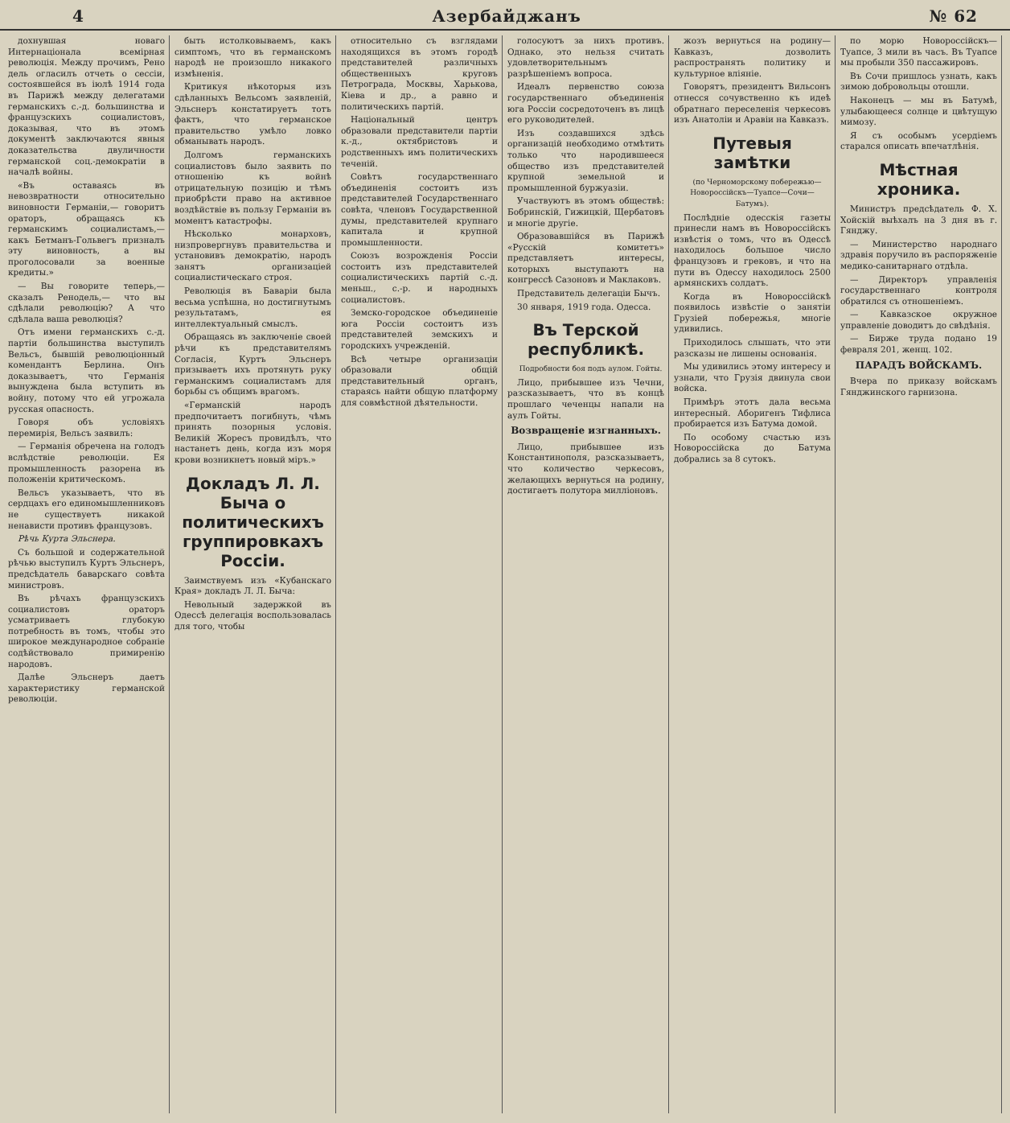4 Азербайджанъ № 62
дохнувшая новаго Интернаціонала всемірная революція. Между прочимъ, Рено дель огласилъ отчеть о сессіи, состоявшейся въ іюлѣ 1914 года въ Парижѣ между делегатами германскихъ с.-д. большинства и французскихъ социалистовъ, доказывая, что въ этомъ документѣ заключаются явныя доказательства двуличности германской соц.-демократіи в началѣ войны.
«Въ оставаясь въ невозвратности относительно виновности Германіи,— говоритъ ораторъ, обращаясь къ германскимъ социалистамъ,— какъ Бетманъ-Гольвегъ призналъ эту виновность, а вы проголосовали за военные кредиты.»
— Вы говорите теперь,— сказалъ Ренодель,— что вы сдѣлали революцію? А что сдѣлала ваша революція?
Отъ имени германскихъ с.-д. партіи большинства выступилъ Вельсъ, бывшій революціонный комендантъ Берлина. Онъ доказываетъ, что Германія вынуждена была вступить въ войну, потому что ей угрожала русская опасность.
Говоря объ условіяхъ перемирія, Вельсъ заявилъ:
— Германія обречена на голодъ вслѣдствіе революціи. Ея промышленность разорена въ положеніи критическомъ.
Вельсъ указываетъ, что въ сердцахъ его единомышленниковъ не существуетъ никакой ненависти противъ французовъ.
Рѣчь Курта Эльснера.
Съ большой и содержательной рѣчью выступилъ Куртъ Эльснеръ, предсѣдатель баварскаго совѣта министровъ.
Въ рѣчахъ французскихъ социалистовъ ораторъ усматриваетъ глубокую потребность въ томъ, чтобы это широкое международное собраніе содѣйствовало примиренію народовъ.
Далѣе Эльснеръ даетъ характеристику германской революціи.
быть истолковываемъ, какъ симптомъ, что въ германскомъ народѣ не произошло никакого измѣненія.
Критикуя нѣкоторыя изъ сдѣланныхъ Вельсомъ заявленій, Эльснеръ констатируетъ тотъ фактъ, что германское правительство умѣло ловко обманывать народъ.
Долгомъ германскихъ социалистовъ было заявить по отношенію къ войнѣ отрицательную позицію и тѣмъ приобрѣсти право на активное воздѣйствіе въ пользу Германіи въ моментъ катастрофы.
Нѣсколько монарховъ, низпровергнувъ правительства и установивъ демократію, народъ занятъ организаціей социалистическаго строя.
Революція въ Баваріи была весьма успѣшна, но достигнутымъ результатамъ, ея интеллектуальный смыслъ.
Обращаясь въ заключеніе своей рѣчи къ представителямъ Согласія, Куртъ Эльснеръ призываетъ ихъ протянуть руку германскимъ социалистамъ для борьбы съ общимъ врагомъ.
«Германскій народъ предпочитаетъ погибнуть, чѣмъ принять позорныя условія. Великій Жоресъ провидѣлъ, что настанетъ день, когда изъ моря крови возникнетъ новый міръ.»
Докладъ Л. Л. Быча о политическихъ группировкахъ Россіи.
Заимствуемъ изъ «Кубанскаго Края» докладъ Л. Л. Быча:
Невольный задержкой въ Одессѣ делегація воспользовалась для того, чтобы
относительно съ взглядами находящихся въ этомъ городѣ представителей различныхъ общественныхъ круговъ Петрограда, Москвы, Харькова, Кіева и др., а равно и политическихъ партій.
Національный центръ образовали представители партіи к.-д., октябристовъ и родственныхъ имъ политическихъ теченій.
Совѣтъ государственнаго объединенія состоитъ изъ представителей Государственнаго совѣта, членовъ Государственной думы, представителей крупнаго капитала и крупной промышленности.
Союзъ возрожденія Россіи состоитъ изъ представителей социалистическихъ партій с.-д. меньш., с.-р. и народныхъ социалистовъ.
Земско-городское объединеніе юга Россіи состоитъ изъ представителей земскихъ и городскихъ учрежденій.
Всѣ четыре организаціи образовали общій представительный органъ, стараясь найти общую платформу для совмѣстной дѣятельности.
голосуютъ за нихъ противъ. Однако, это нельзя считать удовлетворительнымъ разрѣшеніемъ вопроса.
Идеалъ первенство союза государственнаго объединенія юга Россіи сосредоточенъ въ лицѣ его руководителей.
Изъ создавшихся здѣсь организацій необходимо отмѣтить только что народившееся общество изъ представителей крупной земельной и промышленной буржуазіи.
Участвуютъ въ этомъ обществѣ: Бобринскій, Гижицкій, Щербатовъ и многіе другіе.
Образовавшійся въ Парижѣ «Русскій комитетъ» представляетъ интересы, которыхъ выступаютъ на конгрессѣ Сазоновъ и Маклаковъ.
Представитель делегаціи Бычъ.
30 января, 1919 года. Одесса.
Въ Терской республикѣ.
Подробности боя подъ аулом. Гойты.
Лицо, прибывшее изъ Чечни, разсказываетъ, что въ концѣ прошлаго чеченцы напали на аулъ Гойты.
Возвращеніе изгнанныхъ.
Лицо, прибывшее изъ Константинополя, разсказываетъ, что количество черкесовъ, желающихъ вернуться на родину, достигаетъ полутора милліоновъ.
жозъ вернуться на родину— Кавказъ, дозволить распространять политику и культурное вліяніе.
Говорятъ, президентъ Вильсонъ отнесся сочувственно къ идеѣ обратнаго переселенія черкесовъ изъ Анатоліи и Аравіи на Кавказъ.
Путевыя замѣтки
(по Черноморскому побережью—Новороссійскъ—Туапсе—Сочи—Батумъ).
Послѣдніе одесскія газеты принесли намъ въ Новороссійскъ извѣстія о томъ, что въ Одессѣ находилось большое число французовъ и грековъ, и что на пути въ Одессу находилось 2500 армянскихъ солдатъ.
Когда въ Новороссійскѣ появилось извѣстіе о занятіи Грузіей побережья, многіе удивились.
Приходилось слышать, что эти разсказы не лишены основанія.
Мы удивились этому интересу и узнали, что Грузія двинула свои войска.
Примѣръ этотъ дала весьма интересный. Аборигенъ Тифлиса пробирается изъ Батума домой.
По особому счастью изъ Новороссійска до Батума добрались за 8 сутокъ.
по морю Новороссійскъ—Туапсе, 3 мили въ часъ. Въ Туапсе мы пробыли 350 пассажировъ.
Въ Сочи пришлось узнать, какъ зимою добровольцы отошли.
Наконецъ — мы въ Батумѣ, улыбающееся солнце и цвѣтущую мимозу.
Я съ особымъ усердіемъ старался описать впечатлѣнія.
Мѣстная хроника.
Министръ предсѣдатель Ф. Х. Хойскій выѣхалъ на 3 дня въ г. Гянджу.
— Министерство народнаго здравія поручило въ распоряженіе медико-санитарнаго отдѣла.
— Директоръ управленія государственнаго контроля обратился съ отношеніемъ.
— Кавказское окружное управленіе доводитъ до свѣдѣнія.
— Бирже труда подано 19 февраля 201, женщ. 102.
ПАРАДЪ ВОЙСКАМЪ.
Вчера по приказу войскамъ Гянджинского гарнизона.